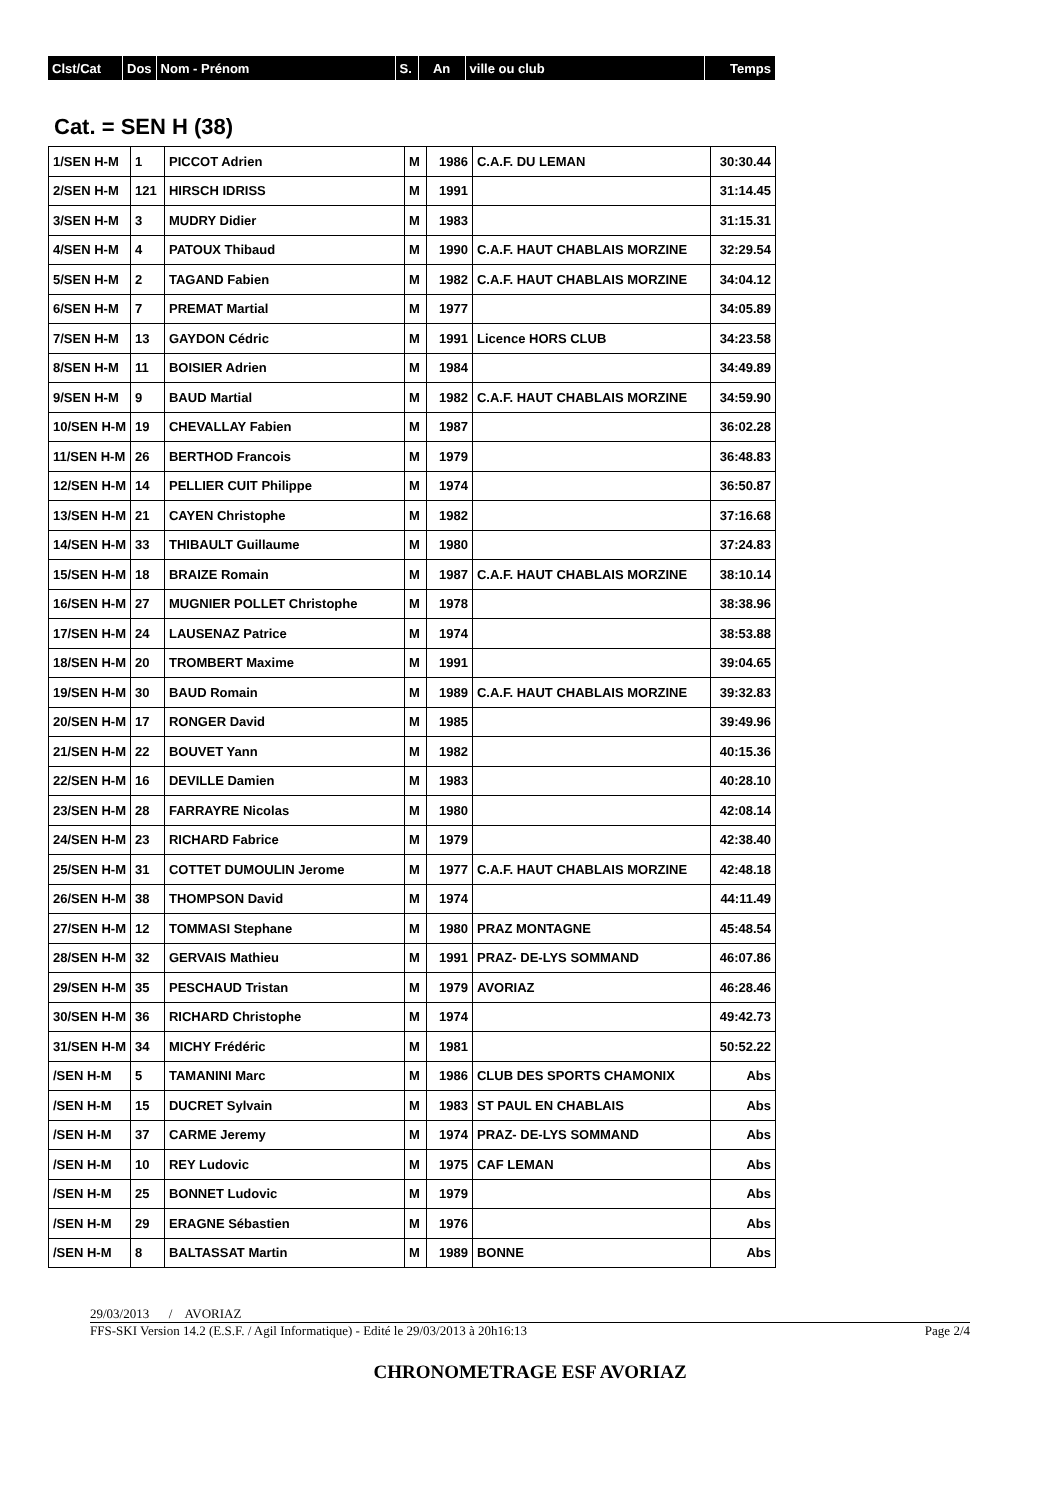| Clst/Cat | Dos | Nom - Prénom | S. | An | ville ou club | Temps |
Cat. = SEN H (38)
| 1/SEN H-M | 1 | PICCOT Adrien | M | 1986 | C.A.F. DU LEMAN | 30:30.44 |
| 2/SEN H-M | 121 | HIRSCH IDRISS | M | 1991 | | 31:14.45 |
| 3/SEN H-M | 3 | MUDRY Didier | M | 1983 | | 31:15.31 |
| 4/SEN H-M | 4 | PATOUX Thibaud | M | 1990 | C.A.F. HAUT CHABLAIS MORZINE | 32:29.54 |
| 5/SEN H-M | 2 | TAGAND Fabien | M | 1982 | C.A.F. HAUT CHABLAIS MORZINE | 34:04.12 |
| 6/SEN H-M | 7 | PREMAT Martial | M | 1977 | | 34:05.89 |
| 7/SEN H-M | 13 | GAYDON Cédric | M | 1991 | Licence HORS CLUB | 34:23.58 |
| 8/SEN H-M | 11 | BOISIER Adrien | M | 1984 | | 34:49.89 |
| 9/SEN H-M | 9 | BAUD Martial | M | 1982 | C.A.F. HAUT CHABLAIS MORZINE | 34:59.90 |
| 10/SEN H-M | 19 | CHEVALLAY Fabien | M | 1987 | | 36:02.28 |
| 11/SEN H-M | 26 | BERTHOD Francois | M | 1979 | | 36:48.83 |
| 12/SEN H-M | 14 | PELLIER CUIT Philippe | M | 1974 | | 36:50.87 |
| 13/SEN H-M | 21 | CAYEN Christophe | M | 1982 | | 37:16.68 |
| 14/SEN H-M | 33 | THIBAULT Guillaume | M | 1980 | | 37:24.83 |
| 15/SEN H-M | 18 | BRAIZE Romain | M | 1987 | C.A.F. HAUT CHABLAIS MORZINE | 38:10.14 |
| 16/SEN H-M | 27 | MUGNIER POLLET Christophe | M | 1978 | | 38:38.96 |
| 17/SEN H-M | 24 | LAUSENAZ Patrice | M | 1974 | | 38:53.88 |
| 18/SEN H-M | 20 | TROMBERT Maxime | M | 1991 | | 39:04.65 |
| 19/SEN H-M | 30 | BAUD Romain | M | 1989 | C.A.F. HAUT CHABLAIS MORZINE | 39:32.83 |
| 20/SEN H-M | 17 | RONGER David | M | 1985 | | 39:49.96 |
| 21/SEN H-M | 22 | BOUVET Yann | M | 1982 | | 40:15.36 |
| 22/SEN H-M | 16 | DEVILLE Damien | M | 1983 | | 40:28.10 |
| 23/SEN H-M | 28 | FARRAYRE Nicolas | M | 1980 | | 42:08.14 |
| 24/SEN H-M | 23 | RICHARD Fabrice | M | 1979 | | 42:38.40 |
| 25/SEN H-M | 31 | COTTET DUMOULIN Jerome | M | 1977 | C.A.F. HAUT CHABLAIS MORZINE | 42:48.18 |
| 26/SEN H-M | 38 | THOMPSON David | M | 1974 | | 44:11.49 |
| 27/SEN H-M | 12 | TOMMASI Stephane | M | 1980 | PRAZ MONTAGNE | 45:48.54 |
| 28/SEN H-M | 32 | GERVAIS Mathieu | M | 1991 | PRAZ- DE-LYS SOMMAND | 46:07.86 |
| 29/SEN H-M | 35 | PESCHAUD Tristan | M | 1979 | AVORIAZ | 46:28.46 |
| 30/SEN H-M | 36 | RICHARD Christophe | M | 1974 | | 49:42.73 |
| 31/SEN H-M | 34 | MICHY Frédéric | M | 1981 | | 50:52.22 |
| /SEN H-M | 5 | TAMANINI Marc | M | 1986 | CLUB DES SPORTS CHAMONIX | Abs |
| /SEN H-M | 15 | DUCRET Sylvain | M | 1983 | ST PAUL EN CHABLAIS | Abs |
| /SEN H-M | 37 | CARME Jeremy | M | 1974 | PRAZ- DE-LYS SOMMAND | Abs |
| /SEN H-M | 10 | REY Ludovic | M | 1975 | CAF LEMAN | Abs |
| /SEN H-M | 25 | BONNET Ludovic | M | 1979 | | Abs |
| /SEN H-M | 29 | ERAGNE Sébastien | M | 1976 | | Abs |
| /SEN H-M | 8 | BALTASSAT Martin | M | 1989 | BONNE | Abs |
29/03/2013 / AVORIAZ
FFS-SKI Version 14.2 (E.S.F. / Agil Informatique) - Edité le 29/03/2013 à 20h16:13 Page 2/4
CHRONOMETRAGE ESF AVORIAZ